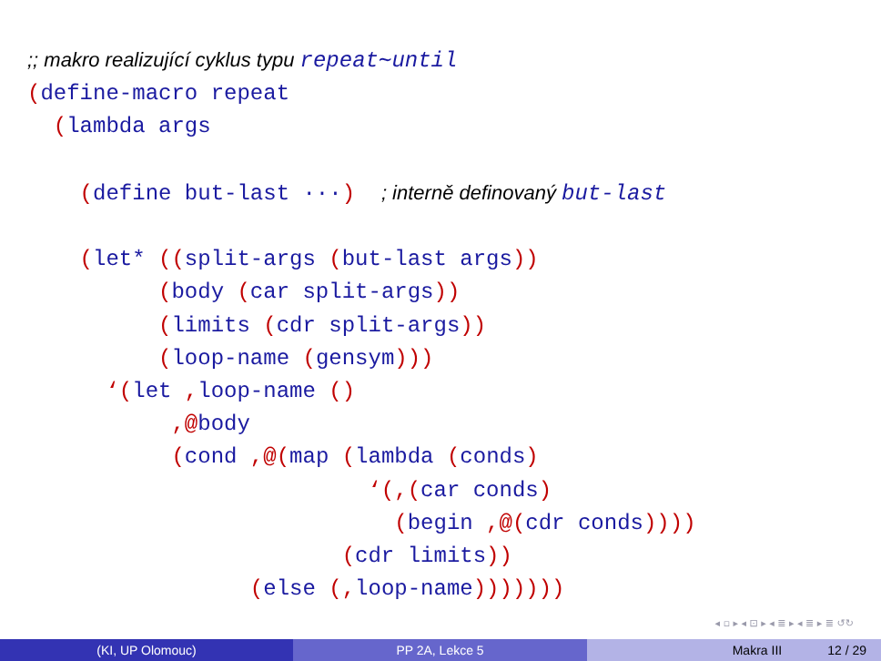;; makro realizující cyklus typu repeat∼until
(define-macro repeat
  (lambda args

    (define but-last ···)  ; interně definovaný but-last

    (let* ((split-args (but-last args))
          (body (car split-args))
          (limits (cdr split-args))
          (loop-name (gensym)))
      ‘(let , loop-name ()
           ,@body
           (cond ,@(map (lambda (conds)
                          ‘(,(car conds)
                            (begin ,@(cdr conds))))
                        (cdr limits))
                 (else (, loop-name)))))))
◂ ▫ ▸ ◂ ⊡ ▸ ◂ ≣ ▸ ◂ ≣ ▸ ≣ ↺↻
(KI, UP Olomouc) PP 2A, Lekce 5 Makra III 12 / 29